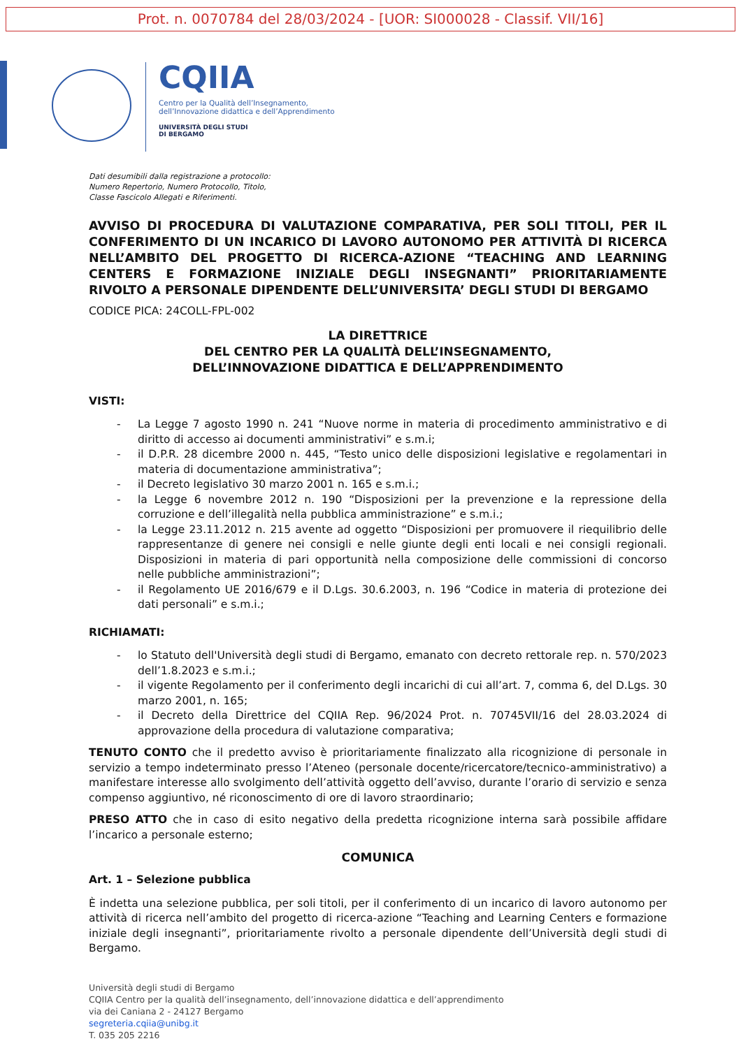Prot. n. 0070784 del 28/03/2024 - [UOR: SI000028 - Classif. VII/16]
CQIIA
Centro per la Qualità dell’Insegnamento,
dell’Innovazione didattica e dell’Apprendimento
UNIVERSITÀ DEGLI STUDI
DI BERGAMO
Dati desumibili dalla registrazione a protocollo:
Numero Repertorio, Numero Protocollo, Titolo,
Classe Fascicolo Allegati e Riferimenti.
AVVISO DI PROCEDURA DI VALUTAZIONE COMPARATIVA, PER SOLI TITOLI, PER IL CONFERIMENTO DI UN INCARICO DI LAVORO AUTONOMO PER ATTIVITÀ DI RICERCA NELL’AMBITO DEL PROGETTO DI RICERCA-AZIONE “TEACHING AND LEARNING CENTERS E FORMAZIONE INIZIALE DEGLI INSEGNANTI” PRIORITARIAMENTE RIVOLTO A PERSONALE DIPENDENTE DELL’UNIVERSITA’ DEGLI STUDI DI BERGAMO
CODICE PICA: 24COLL-FPL-002
LA DIRETTRICE
DEL CENTRO PER LA QUALITÀ DELL’INSEGNAMENTO,
DELL’INNOVAZIONE DIDATTICA E DELL’APPRENDIMENTO
VISTI:
- La Legge 7 agosto 1990 n. 241 “Nuove norme in materia di procedimento amministrativo e di diritto di accesso ai documenti amministrativi” e s.m.i;
- il D.P.R. 28 dicembre 2000 n. 445, “Testo unico delle disposizioni legislative e regolamentari in materia di documentazione amministrativa”;
- il Decreto legislativo 30 marzo 2001 n. 165 e s.m.i.;
- la Legge 6 novembre 2012 n. 190 “Disposizioni per la prevenzione e la repressione della corruzione e dell’illegalità nella pubblica amministrazione” e s.m.i.;
- la Legge 23.11.2012 n. 215 avente ad oggetto “Disposizioni per promuovere il riequilibrio delle rappresentanze di genere nei consigli e nelle giunte degli enti locali e nei consigli regionali. Disposizioni in materia di pari opportunità nella composizione delle commissioni di concorso nelle pubbliche amministrazioni”;
- il Regolamento UE 2016/679 e il D.Lgs. 30.6.2003, n. 196 “Codice in materia di protezione dei dati personali” e s.m.i.;
RICHIAMATI:
- lo Statuto dell'Università degli studi di Bergamo, emanato con decreto rettorale rep. n. 570/2023 dell’1.8.2023 e s.m.i.;
- il vigente Regolamento per il conferimento degli incarichi di cui all’art. 7, comma 6, del D.Lgs. 30 marzo 2001, n. 165;
- il Decreto della Direttrice del CQIIA Rep. 96/2024 Prot. n. 70745VII/16 del 28.03.2024 di approvazione della procedura di valutazione comparativa;
TENUTO CONTO che il predetto avviso è prioritariamente finalizzato alla ricognizione di personale in servizio a tempo indeterminato presso l’Ateneo (personale docente/ricercatore/tecnico-amministrativo) a manifestare interesse allo svolgimento dell’attività oggetto dell’avviso, durante l’orario di servizio e senza compenso aggiuntivo, né riconoscimento di ore di lavoro straordinario;
PRESO ATTO che in caso di esito negativo della predetta ricognizione interna sarà possibile affidare l’incarico a personale esterno;
COMUNICA
Art. 1 – Selezione pubblica
È indetta una selezione pubblica, per soli titoli, per il conferimento di un incarico di lavoro autonomo per attività di ricerca nell’ambito del progetto di ricerca-azione “Teaching and Learning Centers e formazione iniziale degli insegnanti”, prioritariamente rivolto a personale dipendente dell’Università degli studi di Bergamo.
Università degli studi di Bergamo
CQIIA Centro per la qualità dell’insegnamento, dell’innovazione didattica e dell’apprendimento
via dei Caniana 2 - 24127 Bergamo
segreteria.cqiia@unibg.it
T. 035 205 2216